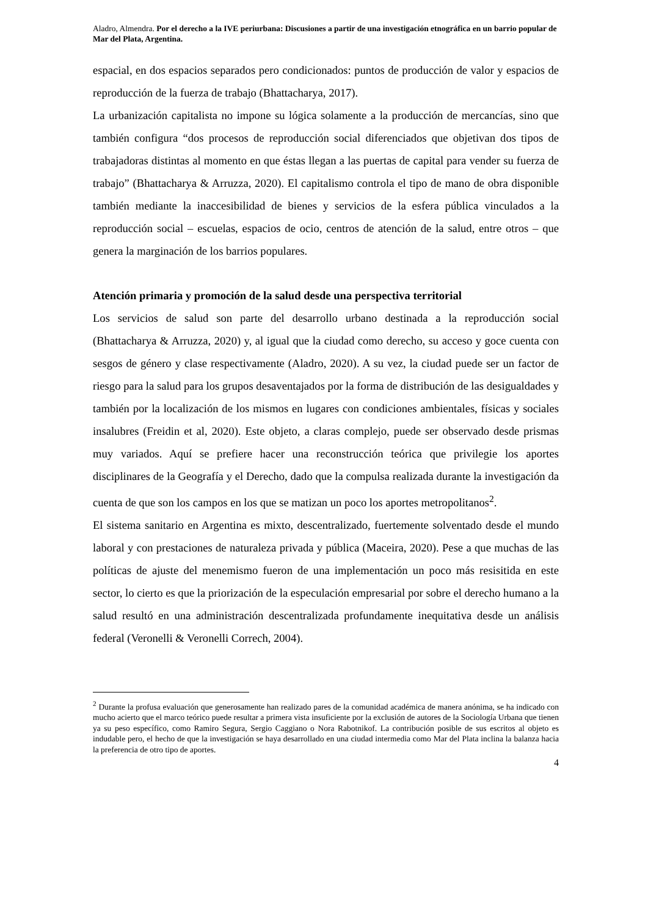Aladro, Almendra. Por el derecho a la IVE periurbana: Discusiones a partir de una investigación etnográfica en un barrio popular de Mar del Plata, Argentina.
espacial, en dos espacios separados pero condicionados: puntos de producción de valor y espacios de reproducción de la fuerza de trabajo (Bhattacharya, 2017).
La urbanización capitalista no impone su lógica solamente a la producción de mercancías, sino que también configura “dos procesos de reproducción social diferenciados que objetivan dos tipos de trabajadoras distintas al momento en que éstas llegan a las puertas de capital para vender su fuerza de trabajo” (Bhattacharya & Arruzza, 2020). El capitalismo controla el tipo de mano de obra disponible también mediante la inaccesibilidad de bienes y servicios de la esfera pública vinculados a la reproducción social – escuelas, espacios de ocio, centros de atención de la salud, entre otros – que genera la marginación de los barrios populares.
Atención primaria y promoción de la salud desde una perspectiva territorial
Los servicios de salud son parte del desarrollo urbano destinada a la reproducción social (Bhattacharya & Arruzza, 2020) y, al igual que la ciudad como derecho, su acceso y goce cuenta con sesgos de género y clase respectivamente (Aladro, 2020). A su vez, la ciudad puede ser un factor de riesgo para la salud para los grupos desaventajados por la forma de distribución de las desigualdades y también por la localización de los mismos en lugares con condiciones ambientales, físicas y sociales insalubres (Freidin et al, 2020). Este objeto, a claras complejo, puede ser observado desde prismas muy variados. Aquí se prefiere hacer una reconstrucción teórica que privilegie los aportes disciplinares de la Geografía y el Derecho, dado que la compulsa realizada durante la investigación da cuenta de que son los campos en los que se matizan un poco los aportes metropolitanos<sup>2</sup>.
El sistema sanitario en Argentina es mixto, descentralizado, fuertemente solventado desde el mundo laboral y con prestaciones de naturaleza privada y pública (Maceira, 2020). Pese a que muchas de las políticas de ajuste del menemismo fueron de una implementación un poco más resisitida en este sector, lo cierto es que la priorización de la especulación empresarial por sobre el derecho humano a la salud resultó en una administración descentralizada profundamente inequitativa desde un análisis federal (Veronelli & Veronelli Correch, 2004).
<sup>2</sup> Durante la profusa evaluación que generosamente han realizado pares de la comunidad académica de manera anónima, se ha indicado con mucho acierto que el marco teórico puede resultar a primera vista insuficiente por la exclusión de autores de la Sociología Urbana que tienen ya su peso específico, como Ramiro Segura, Sergio Caggiano o Nora Rabotnikof. La contribución posible de sus escritos al objeto es indudable pero, el hecho de que la investigación se haya desarrollado en una ciudad intermedia como Mar del Plata inclina la balanza hacia la preferencia de otro tipo de aportes.
4